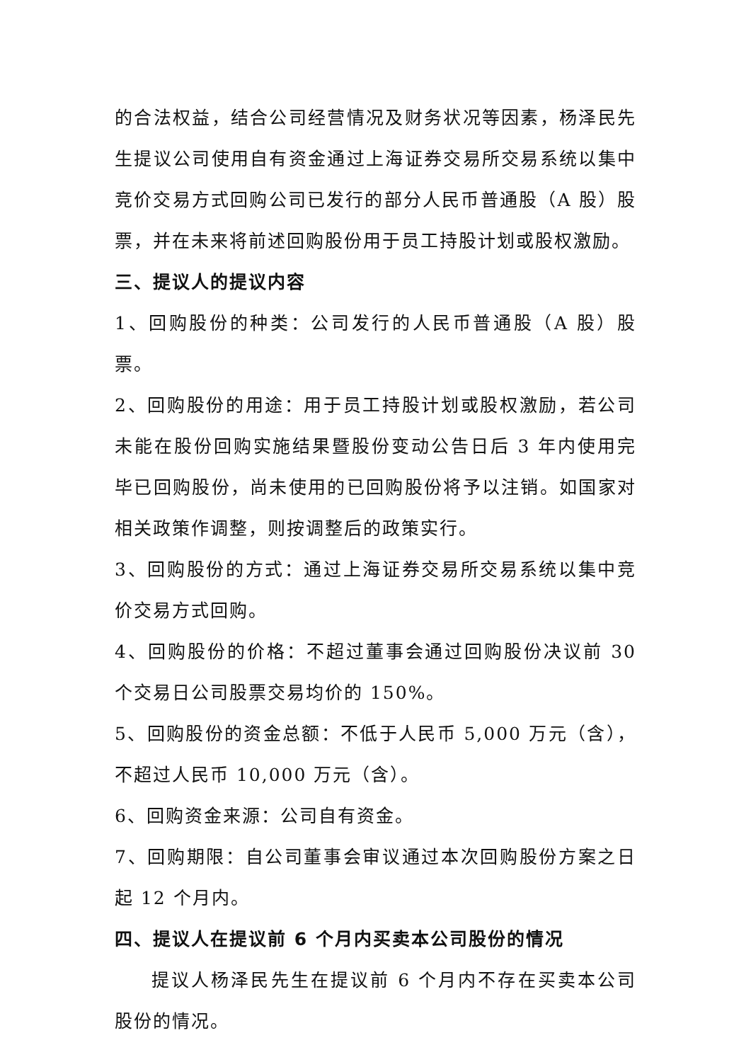的合法权益，结合公司经营情况及财务状况等因素，杨泽民先生提议公司使用自有资金通过上海证券交易所交易系统以集中竞价交易方式回购公司已发行的部分人民币普通股（A 股）股票，并在未来将前述回购股份用于员工持股计划或股权激励。
三、提议人的提议内容
1、回购股份的种类：公司发行的人民币普通股（A 股）股票。
2、回购股份的用途：用于员工持股计划或股权激励，若公司未能在股份回购实施结果暨股份变动公告日后 3 年内使用完毕已回购股份，尚未使用的已回购股份将予以注销。如国家对相关政策作调整，则按调整后的政策实行。
3、回购股份的方式：通过上海证券交易所交易系统以集中竞价交易方式回购。
4、回购股份的价格：不超过董事会通过回购股份决议前 30 个交易日公司股票交易均价的 150%。
5、回购股份的资金总额：不低于人民币 5,000 万元（含），不超过人民币 10,000 万元（含）。
6、回购资金来源：公司自有资金。
7、回购期限：自公司董事会审议通过本次回购股份方案之日起 12 个月内。
四、提议人在提议前 6 个月内买卖本公司股份的情况
提议人杨泽民先生在提议前 6 个月内不存在买卖本公司股份的情况。